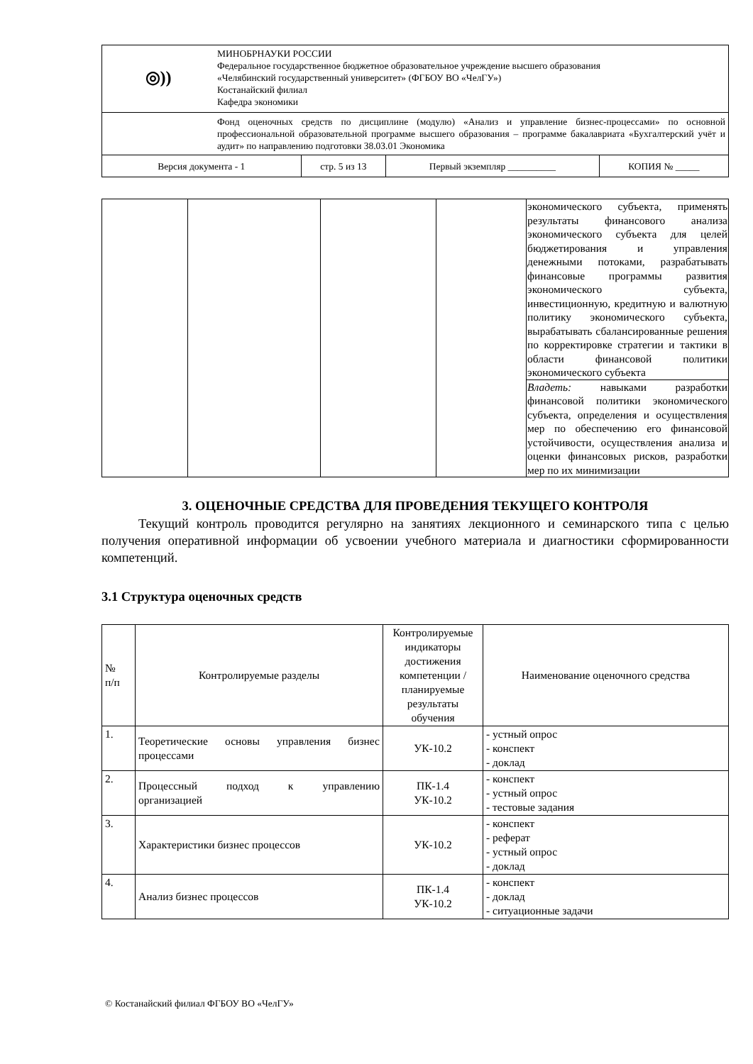| ◎)) | МИНОБРНАУКИ РОССИИ Федеральное государственное бюджетное образовательное учреждение высшего образования «Челябинский государственный университет» (ФГБОУ ВО «ЧелГУ») Костанайский филиал Кафедра экономики | | | |
| | Фонд оценочных средств по дисциплине (модулю) «Анализ и управление бизнес-процессами» по основной профессиональной образовательной программе высшего образования – программе бакалавриата «Бухгалтерский учёт и аудит» по направлению подготовки 38.03.01 Экономика | | | |
| Версия документа - 1 | | стр. 5 из 13 | Первый экземпляр __________ | КОПИЯ № _____ |
| | | | | экономического субъекта, применять результаты финансового анализа экономического субъекта для целей бюджетирования и управления денежными потоками, разрабатывать финансовые программы развития экономического субъекта, инвестиционную, кредитную и валютную политику экономического субъекта, вырабатывать сбалансированные решения по корректировке стратегии и тактики в области финансовой политики экономического субъекта |
| | | | | Владеть: навыками разработки финансовой политики экономического субъекта, определения и осуществления мер по обеспечению его финансовой устойчивости, осуществления анализа и оценки финансовых рисков, разработки мер по их минимизации |
3. ОЦЕНОЧНЫЕ СРЕДСТВА ДЛЯ ПРОВЕДЕНИЯ ТЕКУЩЕГО КОНТРОЛЯ
Текущий контроль проводится регулярно на занятиях лекционного и семинарского типа с целью получения оперативной информации об усвоении учебного материала и диагностики сформированности компетенций.
3.1 Структура оценочных средств
| № п/п | Контролируемые разделы | Контролируемые индикаторы достижения компетенции / планируемые результаты обучения | Наименование оценочного средства |
| --- | --- | --- | --- |
| 1. | Теоретические основы управления бизнес процессами | УК-10.2 | - устный опрос - конспект - доклад |
| 2. | Процессный подход к управлению организацией | ПК-1.4 УК-10.2 | - конспект - устный опрос - тестовые задания |
| 3. | Характеристики бизнес процессов | УК-10.2 | - конспект - реферат - устный опрос - доклад |
| 4. | Анализ бизнес процессов | ПК-1.4 УК-10.2 | - конспект - доклад - ситуационные задачи |
© Костанайский филиал ФГБОУ ВО «ЧелГУ»